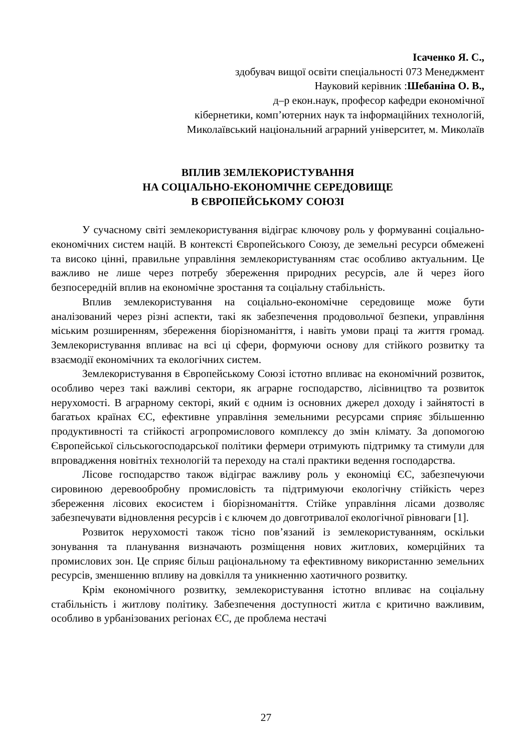Ісаченко Я. С.,
здобувач вищої освіти спеціальності 073 Менеджмент
Науковий керівник :Шебаніна О. В.,
д–р екон.наук, професор кафедри економічної
кібернетики, комп’ютерних наук та інформаційних технологій,
Миколаївський національний аграрний університет, м. Миколаїв
ВПЛИВ ЗЕМЛЕКОРИСТУВАННЯ
НА СОЦІАЛЬНО-ЕКОНОМІЧНЕ СЕРЕДОВИЩЕ
В ЄВРОПЕЙСЬКОМУ СОЮЗІ
У сучасному світі землекористування відіграє ключову роль у формуванні соціально-економічних систем націй. В контексті Європейського Союзу, де земельні ресурси обмежені та високо цінні, правильне управління землекористуванням стає особливо актуальним. Це важливо не лише через потребу збереження природних ресурсів, але й через його безпосередній вплив на економічне зростання та соціальну стабільність.
Вплив землекористування на соціально-економічне середовище може бути аналізований через різні аспекти, такі як забезпечення продовольчої безпеки, управління міським розширенням, збереження біорізноманіття, і навіть умови праці та життя громад. Землекористування впливає на всі ці сфери, формуючи основу для стійкого розвитку та взаємодії економічних та екологічних систем.
Землекористування в Європейському Союзі істотно впливає на економічний розвиток, особливо через такі важливі сектори, як аграрне господарство, лісівництво та розвиток нерухомості. В аграрному секторі, який є одним із основних джерел доходу і зайнятості в багатьох країнах ЄС, ефективне управління земельними ресурсами сприяє збільшенню продуктивності та стійкості агропромислового комплексу до змін клімату. За допомогою Європейської сільськогосподарської політики фермери отримують підтримку та стимули для впровадження новітніх технологій та переходу на сталі практики ведення господарства.
Лісове господарство також відіграє важливу роль у економіці ЄС, забезпечуючи сировиною деревообробну промисловість та підтримуючи екологічну стійкість через збереження лісових екосистем і біорізноманіття. Стійке управління лісами дозволяє забезпечувати відновлення ресурсів і є ключем до довготривалої екологічної рівноваги [1].
Розвиток нерухомості також тісно пов’язаний із землекористуванням, оскільки зонування та планування визначають розміщення нових житлових, комерційних та промислових зон. Це сприяє більш раціональному та ефективному використанню земельних ресурсів, зменшенню впливу на довкілля та уникненню хаотичного розвитку.
Крім економічного розвитку, землекористування істотно впливає на соціальну стабільність і житлову політику. Забезпечення доступності житла є критично важливим, особливо в урбанізованих регіонах ЄС, де проблема нестачі
27